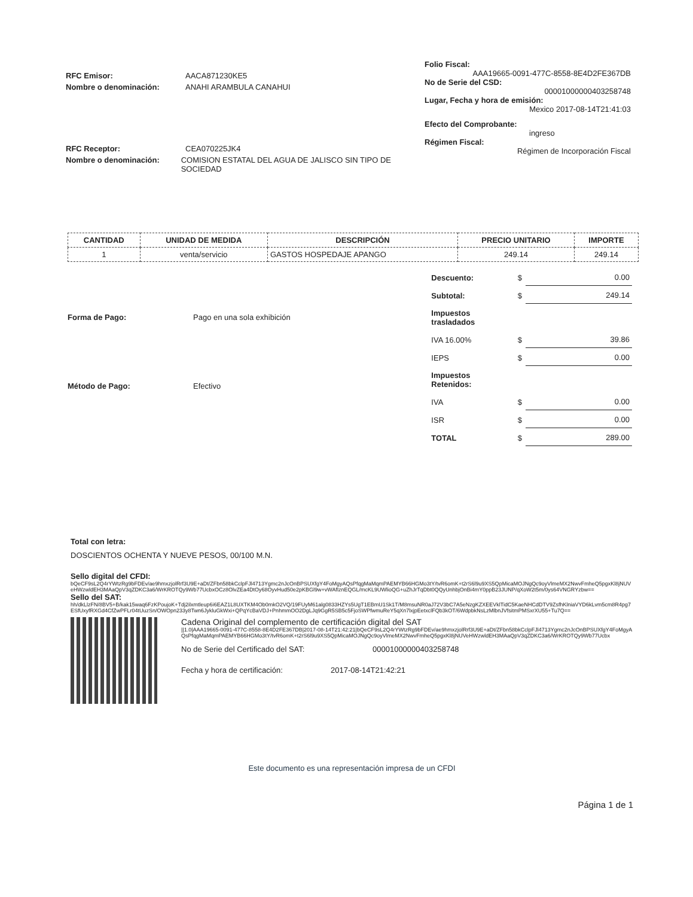RFC Emisor: AACA871230KE5
Nombre o denominación: ANAHI ARAMBULA CANAHUI
RFC Receptor: CEA070225JK4
Nombre o denominación: COMISION ESTATAL DEL AGUA DE JALISCO SIN TIPO DE SOCIEDAD
Folio Fiscal:
AAA19665-0091-477C-8558-8E4D2FE367DB
No de Serie del CSD:
00001000000403258748
Lugar, Fecha y hora de emisión:
Mexico 2017-08-14T21:41:03
Efecto del Comprobante:
ingreso
Régimen Fiscal:
Régimen de Incorporación Fiscal
| CANTIDAD | UNIDAD DE MEDIDA | DESCRIPCIÓN | PRECIO UNITARIO | IMPORTE |
| --- | --- | --- | --- | --- |
| 1 | venta/servicio | GASTOS HOSPEDAJE APANGO | 249.14 | 249.14 |
Forma de Pago: Pago en una sola exhibición
Método de Pago: Efectivo
| Descuento: | $ | 0.00 |
| Subtotal: | $ | 249.14 |
| Impuestos trasladados | | |
| IVA 16.00% | $ | 39.86 |
| IEPS | $ | 0.00 |
| Impuestos Retenidos: | | |
| IVA | $ | 0.00 |
| ISR | $ | 0.00 |
| TOTAL | $ | 289.00 |
Total con letra:
DOSCIENTOS OCHENTA Y NUEVE PESOS, 00/100 M.N.
Sello digital del CFDI:
bQeCF9sL2Q4rYWtzRg9bFDEv/ae9hmxzjolRrf3U9E+aDt/ZFbn58bkCclpFJl4713Ygmc2nJcOnBPSUXfgY4FoMgyAQsPfqgMaMqmPAEMYB66HGMo3tY/tvR6omK+t2rS6l9u9XS5QpMicaMOJNgQc9oyVlmeMX2NwvFmheQ5pgxKl8jNUVeHWzwldEH3MAaQpV3qZDKC3a6/WrKROTQy9Wb77UcbxOCz8OlvZEa4DtOy68OyvHud50e2pKBGl9w+vWAflznEQGL/mcKL9UWlioQG+uZhJrTqDbt0QQyUnhbjOnBi4mY0ppB23JUNP/qXoW2t5m/0ys64VNGRYzbw==
Sello del SAT:
hh/dkLlzFN/8BV5+B/kak15waq6FzKPoujoK+Tdj2ilxmtleup6i6EAZ1L8UXTKM4Ob0mkO2VQ/19FUyM61alg0833HZYs5UgT1EBmU1Sk1T/M8msuNR0aJ72V3bC7A5eNzgKZXEEVklTidC5KaeNHCdDTV9ZsfhKlniaVYD6kLvm5cm8R4pg7ESfUxyfRXGd4CfZwPFLr04tUuzSn/OWOpn233y8Twn6JykluGkWxi+QPqYcBaVDJ+PnhmmOO2DgLJq9GgR5SB5c5FjoSWPfwmuReY5qXn7lxjpEetxclFQb3kOT/6WdpbkNsLzMlbnJVfsitmPMSxrXU55+Tu7Q==
Cadena Original del complemento de certificación digital del SAT
||1.0|AAA19665-0091-477C-8558-8E4D2FE367DB|2017-08-14T21:42:21|bQeCF9sL2Q4rYWtzRg9bFDEv/ae9hmxzjolRrf3U9E+aDt/ZFbn58bkCclpFJl4713Ygmc2nJcOnBPSUXfgY4FoMgyAQsPfqgMaMqmPAEMYB66HGMo3tY/tvR6omK+t2rS6l9u9XS5QpMicaMOJNgQc9oyVlmeMX2NwvFmheQ5pgxKl8jNUVeHWzwldEH3MAaQpV3qZDKC3a6/WrKROTQy9Wb77Ucbx
No de Serie del Certificado del SAT: 00001000000403258748
Fecha y hora de certificación: 2017-08-14T21:42:21
Este documento es una representación impresa de un CFDI
Página 1 de 1